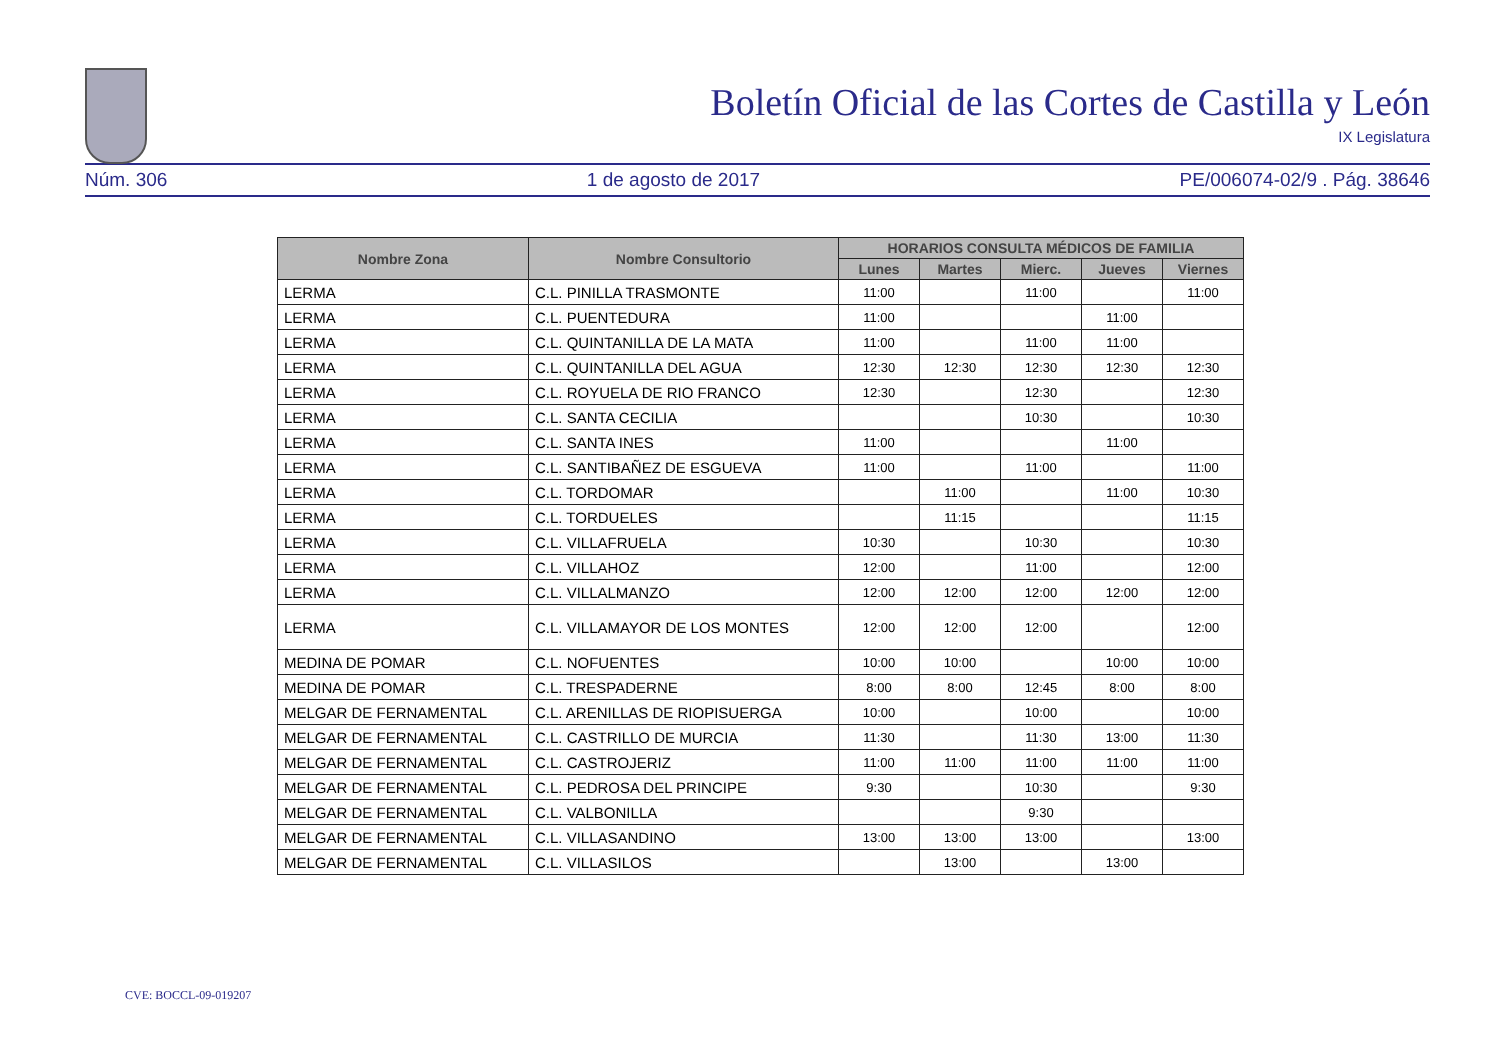Boletín Oficial de las Cortes de Castilla y León
IX Legislatura
Núm. 306 1 de agosto de 2017 PE/006074-02/9 . Pág. 38646
| Nombre Zona | Nombre Consultorio | HORARIOS CONSULTA MÉDICOS DE FAMILIA | | | | |
| --- | --- | --- | --- | --- | --- | --- |
| | | Lunes | Martes | Mierc. | Jueves | Viernes |
| LERMA | C.L. PINILLA TRASMONTE | 11:00 | | 11:00 | | 11:00 |
| LERMA | C.L. PUENTEDURA | 11:00 | | | 11:00 | |
| LERMA | C.L. QUINTANILLA DE LA MATA | 11:00 | | 11:00 | 11:00 | |
| LERMA | C.L. QUINTANILLA DEL AGUA | 12:30 | 12:30 | 12:30 | 12:30 | 12:30 |
| LERMA | C.L. ROYUELA DE RIO FRANCO | 12:30 | | 12:30 | | 12:30 |
| LERMA | C.L. SANTA CECILIA | | | 10:30 | | 10:30 |
| LERMA | C.L. SANTA INES | 11:00 | | | 11:00 | |
| LERMA | C.L. SANTIBAÑEZ DE ESGUEVA | 11:00 | | 11:00 | | 11:00 |
| LERMA | C.L. TORDOMAR | | 11:00 | | 11:00 | 10:30 |
| LERMA | C.L. TORDUELES | | 11:15 | | | 11:15 |
| LERMA | C.L. VILLAFRUELA | 10:30 | | 10:30 | | 10:30 |
| LERMA | C.L. VILLAHOZ | 12:00 | | 11:00 | | 12:00 |
| LERMA | C.L. VILLALMANZO | 12:00 | 12:00 | 12:00 | 12:00 | 12:00 |
| LERMA | C.L. VILLAMAYOR DE LOS MONTES | 12:00 | 12:00 | 12:00 | | 12:00 |
| MEDINA DE POMAR | C.L. NOFUENTES | 10:00 | 10:00 | | 10:00 | 10:00 |
| MEDINA DE POMAR | C.L. TRESPADERNE | 8:00 | 8:00 | 12:45 | 8:00 | 8:00 |
| MELGAR DE FERNAMENTAL | C.L. ARENILLAS DE RIOPISUERGA | 10:00 | | 10:00 | | 10:00 |
| MELGAR DE FERNAMENTAL | C.L. CASTRILLO DE MURCIA | 11:30 | | 11:30 | 13:00 | 11:30 |
| MELGAR DE FERNAMENTAL | C.L. CASTROJERIZ | 11:00 | 11:00 | 11:00 | 11:00 | 11:00 |
| MELGAR DE FERNAMENTAL | C.L. PEDROSA DEL PRINCIPE | 9:30 | | 10:30 | | 9:30 |
| MELGAR DE FERNAMENTAL | C.L. VALBONILLA | | | 9:30 | | |
| MELGAR DE FERNAMENTAL | C.L. VILLASANDINO | 13:00 | 13:00 | 13:00 | | 13:00 |
| MELGAR DE FERNAMENTAL | C.L. VILLASILOS | | 13:00 | | 13:00 | |
CVE: BOCCL-09-019207